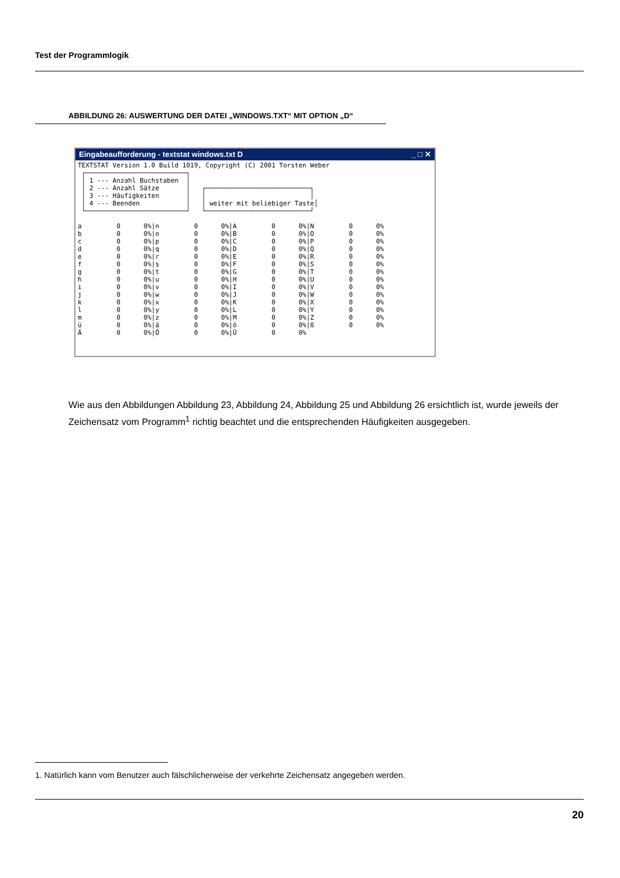Test der Programmlogik
ABBILDUNG 26: AUSWERTUNG DER DATEI „WINDOWS.TXT“ MIT OPTION „D“
Eingabeaufforderung - textstat windows.txt D _ □ ✕
TEXTSTAT Version 1.0 Build 1019, Copyright (C) 2001 Torsten Weber
 ┌──────────────────────────┐
 │ 1 --- Anzahl Buchstaben  │
 │ 2 --- Anzahl Sätze       │   ┌───────────────────────────┐
 │ 3 --- Häufigkeiten       │   │                           │
 │ 4 --- Beenden            │   │ weiter mit beliebiger Taste│
 └──────────────────────────┘   └───────────────────────────┘

a         0      0%|n         0      0%|A         0      0%|N         0      0%
b         0      0%|o         0      0%|B         0      0%|O         0      0%
c         0      0%|p         0      0%|C         0      0%|P         0      0%
d         0      0%|q         0      0%|D         0      0%|Q         0      0%
e         0      0%|r         0      0%|E         0      0%|R         0      0%
f         0      0%|s         0      0%|F         0      0%|S         0      0%
g         0      0%|t         0      0%|G         0      0%|T         0      0%
h         0      0%|u         0      0%|H         0      0%|U         0      0%
i         0      0%|v         0      0%|I         0      0%|V         0      0%
j         0      0%|w         0      0%|J         0      0%|W         0      0%
k         0      0%|x         0      0%|K         0      0%|X         0      0%
l         0      0%|y         0      0%|L         0      0%|Y         0      0%
m         0      0%|z         0      0%|M         0      0%|Z         0      0%
ü         0      0%|ä         0      0%|ö         0      0%|ß         0      0%
Ä         0      0%|Ö         0      0%|Ü         0      0%
Wie aus den Abbildungen Abbildung 23, Abbildung 24, Abbildung 25 und Abbildung 26 ersichtlich ist, wurde jeweils der Zeichensatz vom Programm<sup>1</sup> richtig beachtet und die entsprechenden Häufigkeiten ausgegeben.
1. Natürlich kann vom Benutzer auch fälschlicherweise der verkehrte Zeichensatz angegeben werden.
20